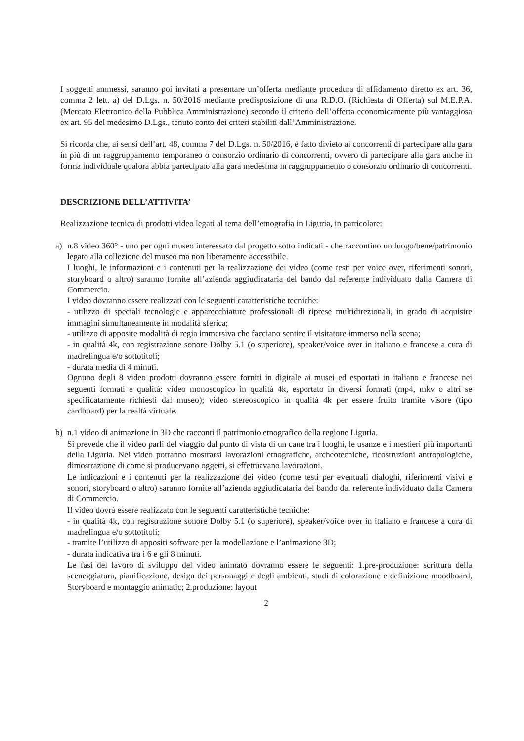I soggetti ammessi, saranno poi invitati a presentare un’offerta mediante procedura di affidamento diretto ex art. 36, comma 2 lett. a) del D.Lgs. n. 50/2016 mediante predisposizione di una R.D.O. (Richiesta di Offerta) sul M.E.P.A. (Mercato Elettronico della Pubblica Amministrazione) secondo il criterio dell’offerta economicamente più vantaggiosa ex art. 95 del medesimo D.Lgs., tenuto conto dei criteri stabiliti dall’Amministrazione.
Si ricorda che, ai sensi dell’art. 48, comma 7 del D.Lgs. n. 50/2016, è fatto divieto ai concorrenti di partecipare alla gara in più di un raggruppamento temporaneo o consorzio ordinario di concorrenti, ovvero di partecipare alla gara anche in forma individuale qualora abbia partecipato alla gara medesima in raggruppamento o consorzio ordinario di concorrenti.
DESCRIZIONE DELL’ATTIVITA’
Realizzazione tecnica di prodotti video legati al tema dell’etnografia in Liguria, in particolare:
a) n.8 video 360° - uno per ogni museo interessato dal progetto sotto indicati - che raccontino un luogo/bene/patrimonio legato alla collezione del museo ma non liberamente accessibile.
I luoghi, le informazioni e i contenuti per la realizzazione dei video (come testi per voice over, riferimenti sonori, storyboard o altro) saranno fornite all’azienda aggiudicataria del bando dal referente individuato dalla Camera di Commercio.
I video dovranno essere realizzati con le seguenti caratteristiche tecniche:
- utilizzo di speciali tecnologie e apparecchiature professionali di riprese multidirezionali, in grado di acquisire immagini simultaneamente in modalità sferica;
- utilizzo di apposite modalità di regia immersiva che facciano sentire il visitatore immerso nella scena;
- in qualità 4k, con registrazione sonore Dolby 5.1 (o superiore), speaker/voice over in italiano e francese a cura di madrelingua e/o sottotitoli;
- durata media di 4 minuti.
Ognuno degli 8 video prodotti dovranno essere forniti in digitale ai musei ed esportati in italiano e francese nei seguenti formati e qualità: video monoscopico in qualità 4k, esportato in diversi formati (mp4, mkv o altri se specificatamente richiesti dal museo); video stereoscopico in qualità 4k per essere fruito tramite visore (tipo cardboard) per la realtà virtuale.
b) n.1 video di animazione in 3D che racconti il patrimonio etnografico della regione Liguria.
Si prevede che il video parli del viaggio dal punto di vista di un cane tra i luoghi, le usanze e i mestieri più importanti della Liguria. Nel video potranno mostrarsi lavorazioni etnografiche, archeotecniche, ricostruzioni antropologiche, dimostrazione di come si producevano oggetti, si effettuavano lavorazioni.
Le indicazioni e i contenuti per la realizzazione dei video (come testi per eventuali dialoghi, riferimenti visivi e sonori, storyboard o altro) saranno fornite all’azienda aggiudicataria del bando dal referente individuato dalla Camera di Commercio.
Il video dovrà essere realizzato con le seguenti caratteristiche tecniche:
- in qualità 4k, con registrazione sonore Dolby 5.1 (o superiore), speaker/voice over in italiano e francese a cura di madrelingua e/o sottotitoli;
- tramite l’utilizzo di appositi software per la modellazione e l’animazione 3D;
- durata indicativa tra i 6 e gli 8 minuti.
Le fasi del lavoro di sviluppo del video animato dovranno essere le seguenti: 1.pre-produzione: scrittura della sceneggiatura, pianificazione, design dei personaggi e degli ambienti, studi di colorazione e definizione moodboard, Storyboard e montaggio animatic; 2.produzione: layout
2